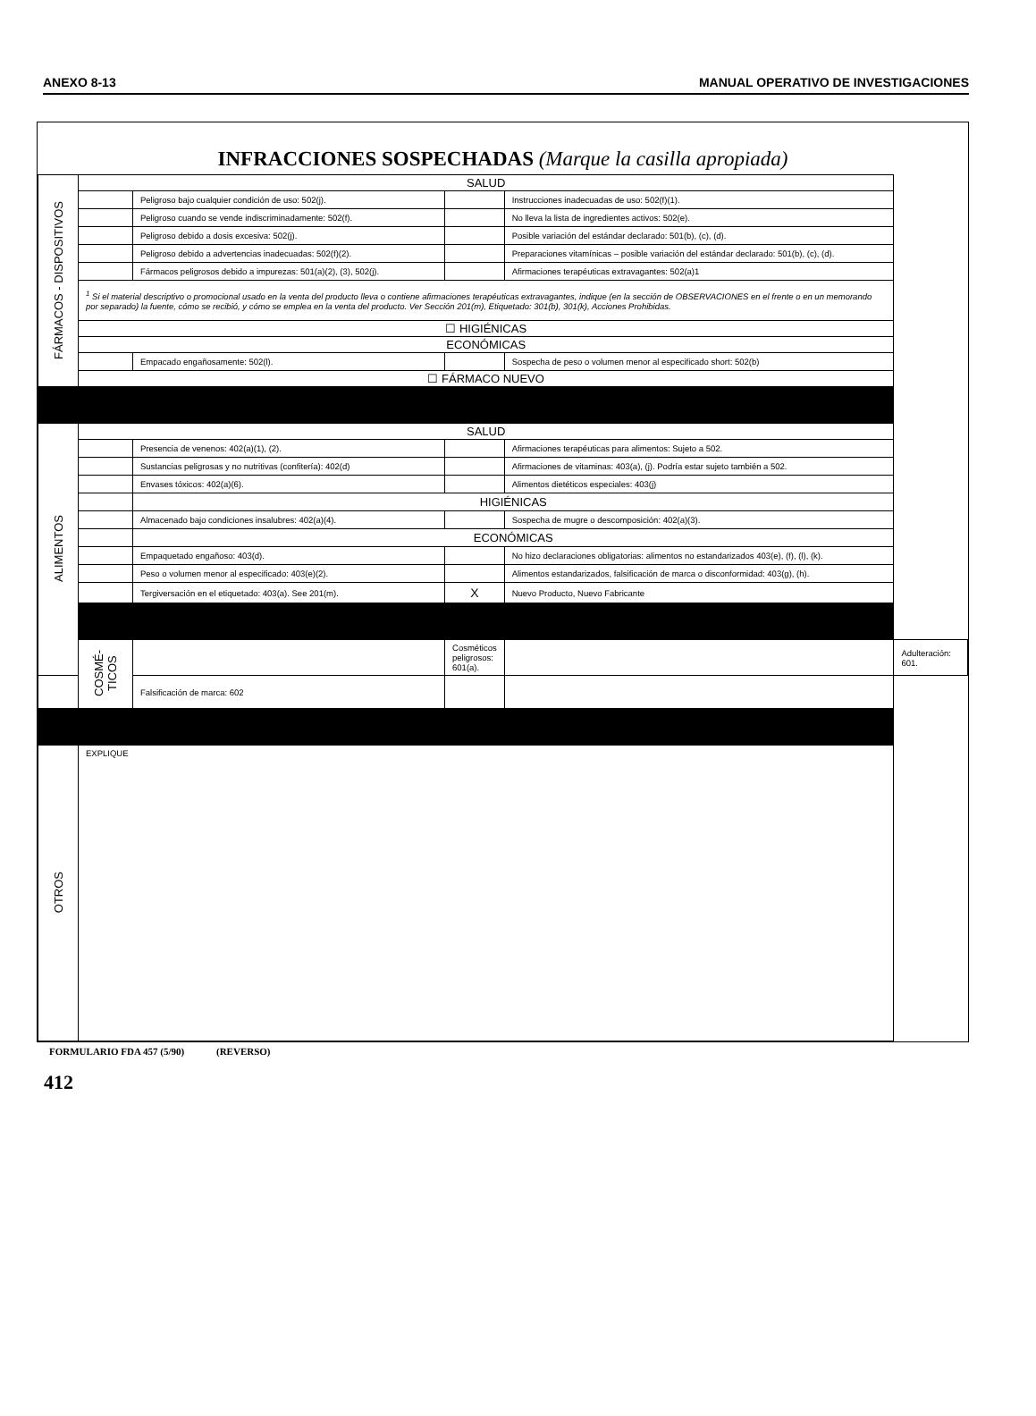ANEXO 8-13 MANUAL OPERATIVO DE INVESTIGACIONES
INFRACCIONES SOSPECHADAS (Marque la casilla apropiada)
| FÁRMACOS - DISPOSITIVOS | SALUD | | | | |
| | | Peligroso bajo cualquier condición de uso: 502(j). | | Instrucciones inadecuadas de uso: 502(f)(1). | |
| | | Peligroso cuando se vende indiscriminadamente: 502(f). | | No lleva la lista de ingredientes activos: 502(e). | |
| | | Peligroso debido a dosis excesiva: 502(j). | | Posible variación del estándar declarado: 501(b), (c), (d). | |
| | | Peligroso debido a advertencias inadecuadas: 502(f)(2). | | Preparaciones vitamínicas – posible variación del estándar declarado: 501(b), (c), (d). | |
| | | Fármacos peligrosos debido a impurezas: 501(a)(2), (3), 502(j). | | Afirmaciones terapéuticas extravagantes: 502(a)1 | |
| | <sup>1</sup> Si el material descriptivo o promocional usado en la venta del producto lleva o contiene afirmaciones terapéuticas extravagantes, indique (en la sección de OBSERVACIONES en el frente o en un memorando por separado) la fuente, cómo se recibió, y cómo se emplea en la venta del producto. Ver Sección 201(m), Etiquetado: 301(b), 301(k), Acciones Prohibidas. | | | | |
| | ☐ HIGIÉNICAS | | | | |
| | ECONÓMICAS | | | | |
| | | Empacado engañosamente: 502(l). | | Sospecha de peso o volumen menor al especificado short: 502(b) | |
| | ☐ FÁRMACO NUEVO | | | | |
| ALIMENTOS | SALUD | | | | |
| | | Presencia de venenos: 402(a)(1), (2). | | Afirmaciones terapéuticas para alimentos: Sujeto a 502. | |
| | | Sustancias peligrosas y no nutritivas (confitería): 402(d) | | Afirmaciones de vitaminas: 403(a), (j). Podría estar sujeto también a 502. | |
| | | Envases tóxicos: 402(a)(6). | | Alimentos dietéticos especiales: 403(j) | |
| | | HIGIÉNICAS | | | |
| | | Almacenado bajo condiciones insalubres: 402(a)(4). | | Sospecha de mugre o descomposición: 402(a)(3). | |
| | | ECONÓMICAS | | | |
| | | Empaquetado engañoso: 403(d). | | No hizo declaraciones obligatorias: alimentos no estandarizados 403(e), (f), (l), (k). | |
| | | Peso o volumen menor al especificado: 403(e)(2). | | Alimentos estandarizados, falsificación de marca o disconformidad: 403(g), (h). | |
| | | Tergiversación en el etiquetado: 403(a). See 201(m). | X | Nuevo Producto, Nuevo Fabricante | |
| | COSMÉ- TICOS | | Cosméticos peligrosos: 601(a). | | Adulteración: 601. |
| | | Falsificación de marca: 602 | | | |
| OTROS | EXPLIQUE | | | | |
FORMULARIO FDA 457 (5/90) (REVERSO)
412